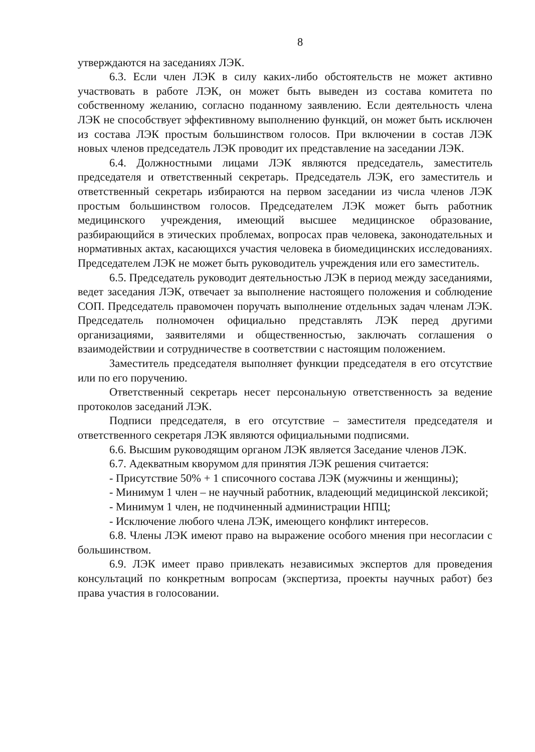8
утверждаются на заседаниях ЛЭК.
6.3. Если член ЛЭК в силу каких-либо обстоятельств не может активно участвовать в работе ЛЭК, он может быть выведен из состава комитета по собственному желанию, согласно поданному заявлению. Если деятельность члена ЛЭК не способствует эффективному выполнению функций, он может быть исключен из состава ЛЭК простым большинством голосов. При включении в состав ЛЭК новых членов председатель ЛЭК проводит их представление на заседании ЛЭК.
6.4. Должностными лицами ЛЭК являются председатель, заместитель председателя и ответственный секретарь. Председатель ЛЭК, его заместитель и ответственный секретарь избираются на первом заседании из числа членов ЛЭК простым большинством голосов. Председателем ЛЭК может быть работник медицинского учреждения, имеющий высшее медицинское образование, разбирающийся в этических проблемах, вопросах прав человека, законодательных и нормативных актах, касающихся участия человека в биомедицинских исследованиях. Председателем ЛЭК не может быть руководитель учреждения или его заместитель.
6.5. Председатель руководит деятельностью ЛЭК в период между заседаниями, ведет заседания ЛЭК, отвечает за выполнение настоящего положения и соблюдение СОП. Председатель правомочен поручать выполнение отдельных задач членам ЛЭК. Председатель полномочен официально представлять ЛЭК перед другими организациями, заявителями и общественностью, заключать соглашения о взаимодействии и сотрудничестве в соответствии с настоящим положением.
Заместитель председателя выполняет функции председателя в его отсутствие или по его поручению.
Ответственный секретарь несет персональную ответственность за ведение протоколов заседаний ЛЭК.
Подписи председателя, в его отсутствие – заместителя председателя и ответственного секретаря ЛЭК являются официальными подписями.
6.6. Высшим руководящим органом ЛЭК является Заседание членов ЛЭК.
6.7. Адекватным кворумом для принятия ЛЭК решения считается:
- Присутствие 50% + 1 списочного состава ЛЭК (мужчины и женщины);
- Минимум 1 член – не научный работник, владеющий медицинской лексикой;
- Минимум 1 член, не подчиненный администрации НПЦ;
- Исключение любого члена ЛЭК, имеющего конфликт интересов.
6.8. Члены ЛЭК имеют право на выражение особого мнения при несогласии с большинством.
6.9. ЛЭК имеет право привлекать независимых экспертов для проведения консультаций по конкретным вопросам (экспертиза, проекты научных работ) без права участия в голосовании.